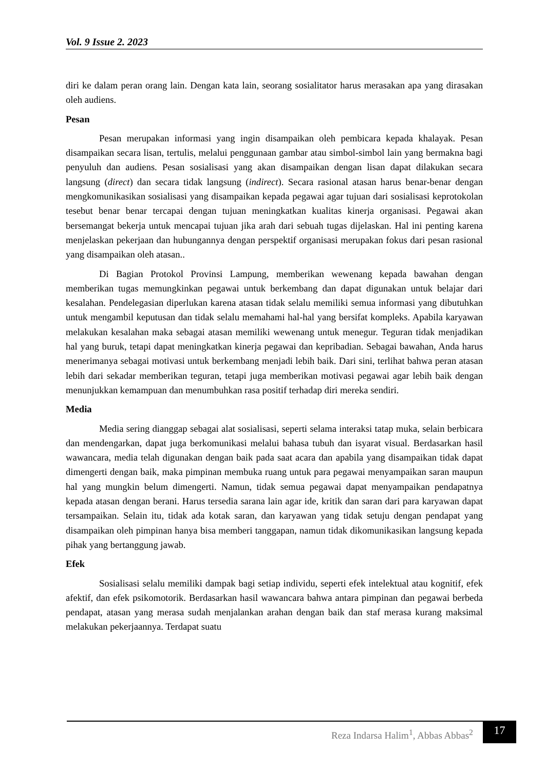Vol. 9 Issue 2. 2023
diri ke dalam peran orang lain. Dengan kata lain, seorang sosialitator harus merasakan apa yang dirasakan oleh audiens.
Pesan
Pesan merupakan informasi yang ingin disampaikan oleh pembicara kepada khalayak. Pesan disampaikan secara lisan, tertulis, melalui penggunaan gambar atau simbol-simbol lain yang bermakna bagi penyuluh dan audiens. Pesan sosialisasi yang akan disampaikan dengan lisan dapat dilakukan secara langsung (direct) dan secara tidak langsung (indirect). Secara rasional atasan harus benar-benar dengan mengkomunikasikan sosialisasi yang disampaikan kepada pegawai agar tujuan dari sosialisasi keprotokolan tesebut benar benar tercapai dengan tujuan meningkatkan kualitas kinerja organisasi. Pegawai akan bersemangat bekerja untuk mencapai tujuan jika arah dari sebuah tugas dijelaskan. Hal ini penting karena menjelaskan pekerjaan dan hubungannya dengan perspektif organisasi merupakan fokus dari pesan rasional yang disampaikan oleh atasan..
Di Bagian Protokol Provinsi Lampung, memberikan wewenang kepada bawahan dengan memberikan tugas memungkinkan pegawai untuk berkembang dan dapat digunakan untuk belajar dari kesalahan. Pendelegasian diperlukan karena atasan tidak selalu memiliki semua informasi yang dibutuhkan untuk mengambil keputusan dan tidak selalu memahami hal-hal yang bersifat kompleks. Apabila karyawan melakukan kesalahan maka sebagai atasan memiliki wewenang untuk menegur. Teguran tidak menjadikan hal yang buruk, tetapi dapat meningkatkan kinerja pegawai dan kepribadian. Sebagai bawahan, Anda harus menerimanya sebagai motivasi untuk berkembang menjadi lebih baik. Dari sini, terlihat bahwa peran atasan lebih dari sekadar memberikan teguran, tetapi juga memberikan motivasi pegawai agar lebih baik dengan menunjukkan kemampuan dan menumbuhkan rasa positif terhadap diri mereka sendiri.
Media
Media sering dianggap sebagai alat sosialisasi, seperti selama interaksi tatap muka, selain berbicara dan mendengarkan, dapat juga berkomunikasi melalui bahasa tubuh dan isyarat visual. Berdasarkan hasil wawancara, media telah digunakan dengan baik pada saat acara dan apabila yang disampaikan tidak dapat dimengerti dengan baik, maka pimpinan membuka ruang untuk para pegawai menyampaikan saran maupun hal yang mungkin belum dimengerti. Namun, tidak semua pegawai dapat menyampaikan pendapatnya kepada atasan dengan berani. Harus tersedia sarana lain agar ide, kritik dan saran dari para karyawan dapat tersampaikan. Selain itu, tidak ada kotak saran, dan karyawan yang tidak setuju dengan pendapat yang disampaikan oleh pimpinan hanya bisa memberi tanggapan, namun tidak dikomunikasikan langsung kepada pihak yang bertanggung jawab.
Efek
Sosialisasi selalu memiliki dampak bagi setiap individu, seperti efek intelektual atau kognitif, efek afektif, dan efek psikomotorik. Berdasarkan hasil wawancara bahwa antara pimpinan dan pegawai berbeda pendapat, atasan yang merasa sudah menjalankan arahan dengan baik dan staf merasa kurang maksimal melakukan pekerjaannya. Terdapat suatu
Reza Indarsa Halim<sup>1</sup>, Abbas Abbas<sup>2</sup>
17